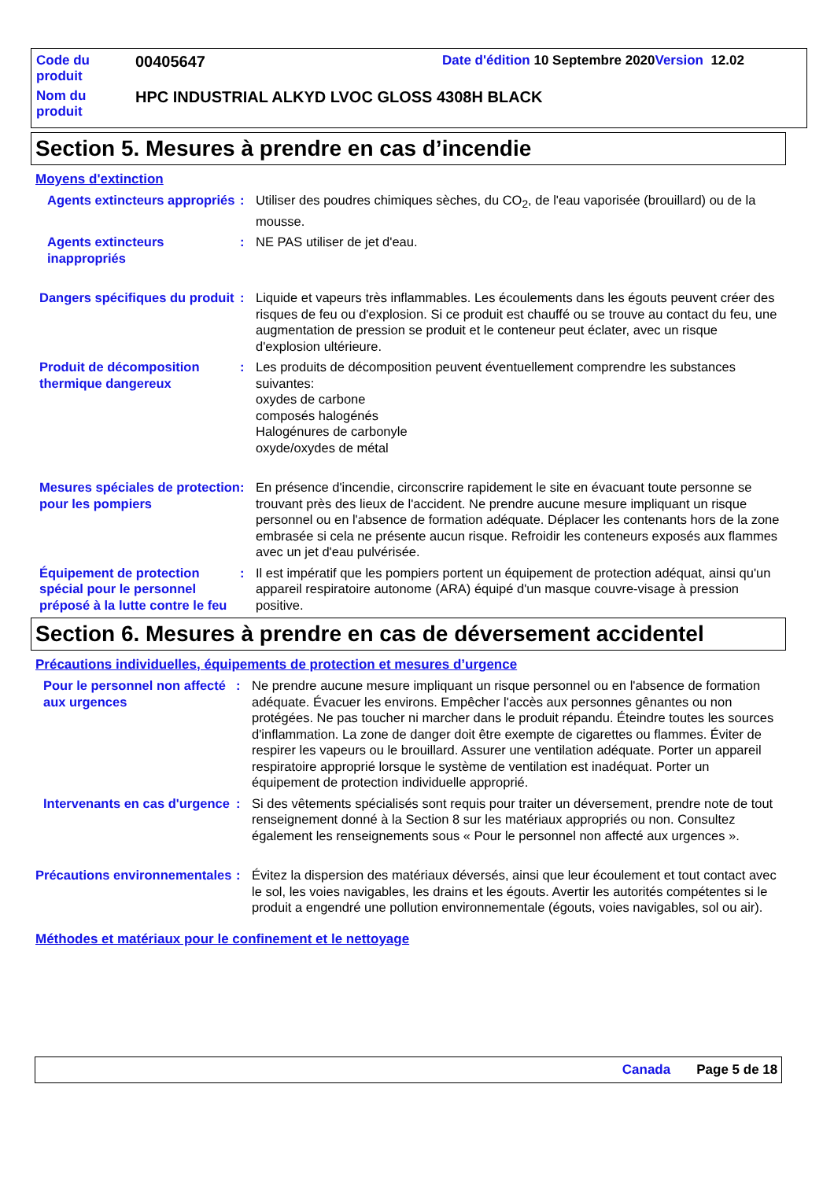Code du produit
00405647
Date d'édition 10 Septembre 2020 Version 12.02
Nom du produit
HPC INDUSTRIAL ALKYD LVOC GLOSS 4308H BLACK
Section 5. Mesures à prendre en cas d’incendie
Moyens d'extinction
Agents extincteurs appropriés
: Utiliser des poudres chimiques sèches, du CO<sub>2</sub>, de l'eau vaporisée (brouillard) ou de la mousse.
Agents extincteurs inappropriés
: NE PAS utiliser de jet d'eau.
Dangers spécifiques du produit
: Liquide et vapeurs très inflammables. Les écoulements dans les égouts peuvent créer des risques de feu ou d'explosion. Si ce produit est chauffé ou se trouve au contact du feu, une augmentation de pression se produit et le conteneur peut éclater, avec un risque d'explosion ultérieure.
Produit de décomposition thermique dangereux
: Les produits de décomposition peuvent éventuellement comprendre les substances suivantes:
oxydes de carbone
composés halogénés
Halogénures de carbonyle
oxyde/oxydes de métal
Mesures spéciales de protection pour les pompiers
: En présence d'incendie, circonscrire rapidement le site en évacuant toute personne se trouvant près des lieux de l'accident. Ne prendre aucune mesure impliquant un risque personnel ou en l'absence de formation adéquate. Déplacer les contenants hors de la zone embrasée si cela ne présente aucun risque. Refroidir les conteneurs exposés aux flammes avec un jet d'eau pulvérisée.
Équipement de protection spécial pour le personnel préposé à la lutte contre le feu
: Il est impératif que les pompiers portent un équipement de protection adéquat, ainsi qu'un appareil respiratoire autonome (ARA) équipé d'un masque couvre-visage à pression positive.
Section 6. Mesures à prendre en cas de déversement accidentel
Précautions individuelles, équipements de protection et mesures d’urgence
Pour le personnel non affecté aux urgences
: Ne prendre aucune mesure impliquant un risque personnel ou en l'absence de formation adéquate. Évacuer les environs. Empêcher l'accès aux personnes gênantes ou non protégées. Ne pas toucher ni marcher dans le produit répandu. Éteindre toutes les sources d'inflammation. La zone de danger doit être exempte de cigarettes ou flammes. Éviter de respirer les vapeurs ou le brouillard. Assurer une ventilation adéquate. Porter un appareil respiratoire approprié lorsque le système de ventilation est inadéquat. Porter un équipement de protection individuelle approprié.
Intervenants en cas d'urgence
: Si des vêtements spécialisés sont requis pour traiter un déversement, prendre note de tout renseignement donné à la Section 8 sur les matériaux appropriés ou non. Consultez également les renseignements sous « Pour le personnel non affecté aux urgences ».
Précautions environnementales
: Évitez la dispersion des matériaux déversés, ainsi que leur écoulement et tout contact avec le sol, les voies navigables, les drains et les égouts. Avertir les autorités compétentes si le produit a engendré une pollution environnementale (égouts, voies navigables, sol ou air).
Méthodes et matériaux pour le confinement et le nettoyage
Canada Page 5 de 18